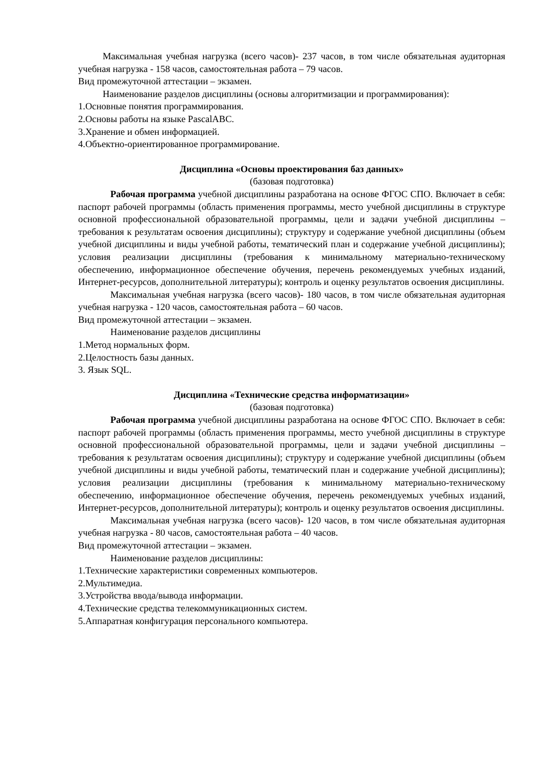Максимальная учебная нагрузка (всего часов)- 237 часов, в том числе обязательная аудиторная учебная нагрузка - 158 часов, самостоятельная работа – 79 часов.
Вид промежуточной аттестации – экзамен.
Наименование разделов дисциплины (основы алгоритмизации и программирования):
1.Основные понятия программирования.
2.Основы работы на языке PascalABC.
3.Хранение и обмен информацией.
4.Объектно-ориентированное программирование.
Дисциплина «Основы проектирования баз данных»
(базовая подготовка)
Рабочая программа учебной дисциплины разработана на основе ФГОС СПО. Включает в себя: паспорт рабочей программы (область применения программы, место учебной дисциплины в структуре основной профессиональной образовательной программы, цели и задачи учебной дисциплины – требования к результатам освоения дисциплины); структуру и содержание учебной дисциплины (объем учебной дисциплины и виды учебной работы, тематический план и содержание учебной дисциплины); условия реализации дисциплины (требования к минимальному материально-техническому обеспечению, информационное обеспечение обучения, перечень рекомендуемых учебных изданий, Интернет-ресурсов, дополнительной литературы); контроль и оценку результатов освоения дисциплины.
Максимальная учебная нагрузка (всего часов)- 180 часов, в том числе обязательная аудиторная учебная нагрузка - 120 часов, самостоятельная работа – 60 часов.
Вид промежуточной аттестации – экзамен.
Наименование разделов дисциплины
1.Метод нормальных форм.
2.Целостность базы данных.
3. Язык SQL.
Дисциплина «Технические средства информатизации»
(базовая подготовка)
Рабочая программа учебной дисциплины разработана на основе ФГОС СПО. Включает в себя: паспорт рабочей программы (область применения программы, место учебной дисциплины в структуре основной профессиональной образовательной программы, цели и задачи учебной дисциплины – требования к результатам освоения дисциплины); структуру и содержание учебной дисциплины (объем учебной дисциплины и виды учебной работы, тематический план и содержание учебной дисциплины); условия реализации дисциплины (требования к минимальному материально-техническому обеспечению, информационное обеспечение обучения, перечень рекомендуемых учебных изданий, Интернет-ресурсов, дополнительной литературы); контроль и оценку результатов освоения дисциплины.
Максимальная учебная нагрузка (всего часов)- 120 часов, в том числе обязательная аудиторная учебная нагрузка - 80 часов, самостоятельная работа – 40 часов.
Вид промежуточной аттестации – экзамен.
Наименование разделов дисциплины:
1.Технические характеристики современных компьютеров.
2.Мультимедиа.
3.Устройства ввода/вывода информации.
4.Технические средства телекоммуникационных систем.
5.Аппаратная конфигурация персонального компьютера.